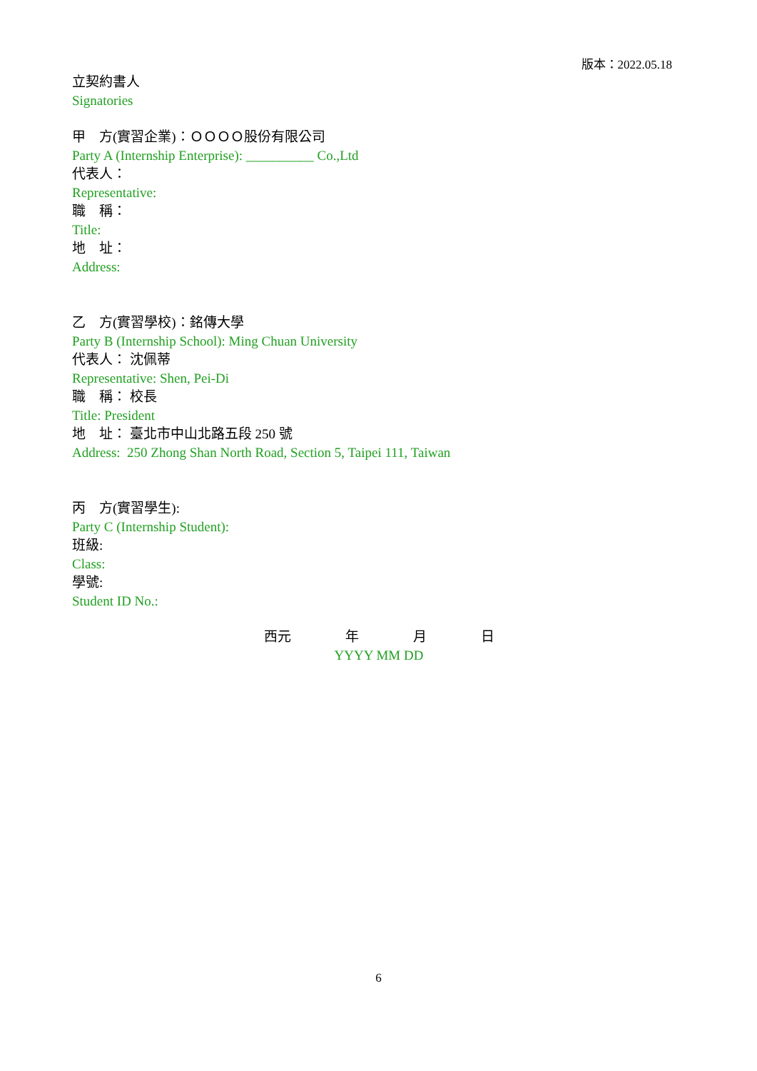版本：2022.05.18
立契約書人
Signatories
甲　方(實習企業)：ＯＯＯＯ股份有限公司
Party A (Internship Enterprise): __________ Co.,Ltd
代表人：
Representative:
職　稱：
Title:
地　址：
Address:
乙　方(實習學校)：銘傳大學
Party B (Internship School): Ming Chuan University
代表人： 沈佩蒂
Representative: Shen, Pei-Di
職　稱： 校長
Title: President
地　址： 臺北市中山北路五段 250 號
Address: 250 Zhong Shan North Road, Section 5, Taipei 111, Taiwan
丙　方(實習學生):
Party C (Internship Student):
班級:
Class:
學號:
Student ID No.:
西元　　　　年　　　　月　　　　日
YYYY MM DD
6